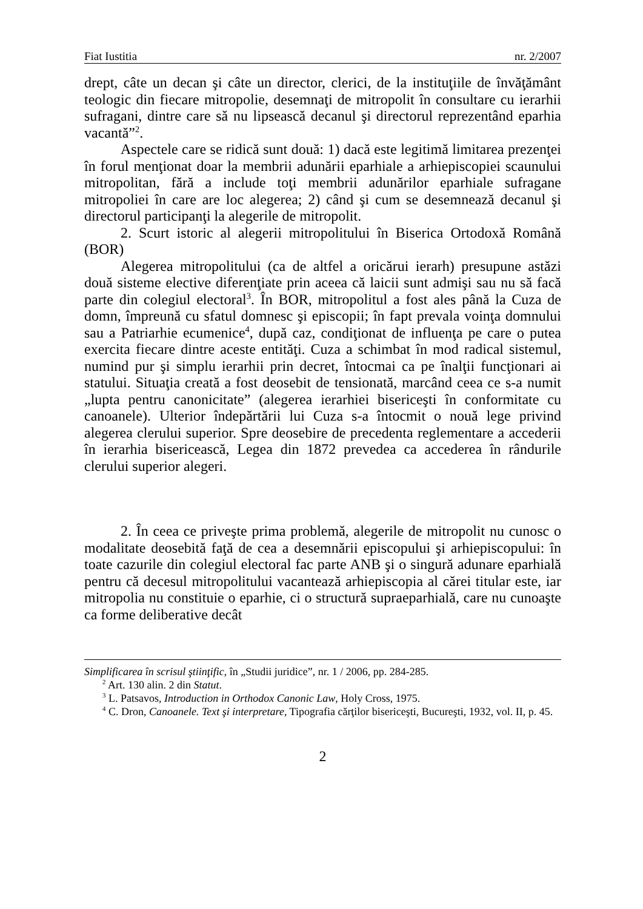Fiat Iustitia nr. 2/2007
drept, câte un decan şi câte un director, clerici, de la instituţiile de învăţământ teologic din fiecare mitropolie, desemnaţi de mitropolit în consultare cu ierarhii sufragani, dintre care să nu lipsească decanul şi directorul reprezentând eparhia vacantă”<sup>2</sup>.
Aspectele care se ridică sunt două: 1) dacă este legitimă limitarea prezenţei în forul menţionat doar la membrii adunării eparhiale a arhiepiscopiei scaunului mitropolitan, fără a include toţi membrii adunărilor eparhiale sufragane mitropoliei în care are loc alegerea; 2) când şi cum se desemnează decanul şi directorul participanţi la alegerile de mitropolit.
2. Scurt istoric al alegerii mitropolitului în Biserica Ortodoxă Română (BOR)
Alegerea mitropolitului (ca de altfel a oricărui ierarh) presupune astăzi două sisteme elective diferenţiate prin aceea că laicii sunt admişi sau nu să facă parte din colegiul electoral<sup>3</sup>. În BOR, mitropolitul a fost ales până la Cuza de domn, împreună cu sfatul domnesc şi episcopii; în fapt prevala voinţa domnului sau a Patriarhie ecumenice<sup>4</sup>, după caz, condiţionat de influenţa pe care o putea exercita fiecare dintre aceste entităţi. Cuza a schimbat în mod radical sistemul, numind pur şi simplu ierarhii prin decret, întocmai ca pe înalţii funcţionari ai statului. Situaţia creată a fost deosebit de tensionată, marcând ceea ce s-a numit „lupta pentru canonicitate” (alegerea ierarhiei bisericeşti în conformitate cu canoanele). Ulterior îndepărtării lui Cuza s-a întocmit o nouă lege privind alegerea clerului superior. Spre deosebire de precedenta reglementare a accederii în ierarhia bisericească, Legea din 1872 prevedea ca accederea în rândurile clerului superior alegeri.
2. În ceea ce priveşte prima problemă, alegerile de mitropolit nu cunosc o modalitate deosebită faţă de cea a desemnării episcopului şi arhiepiscopului: în toate cazurile din colegiul electoral fac parte ANB şi o singură adunare eparhială pentru că decesul mitropolitului vacantează arhiepiscopia al cărei titular este, iar mitropolia nu constituie o eparhie, ci o structură supraeparhială, care nu cunoaşte ca forme deliberative decât
Simplificarea în scrisul ştiinţific, în „Studii juridice”, nr. 1 / 2006, pp. 284-285.
<sup>2</sup> Art. 130 alin. 2 din Statut.
<sup>3</sup> L. Patsavos, Introduction in Orthodox Canonic Law, Holy Cross, 1975.
<sup>4</sup> C. Dron, Canoanele. Text şi interpretare, Tipografia cărţilor bisericeşti, Bucureşti, 1932, vol. II, p. 45.
2